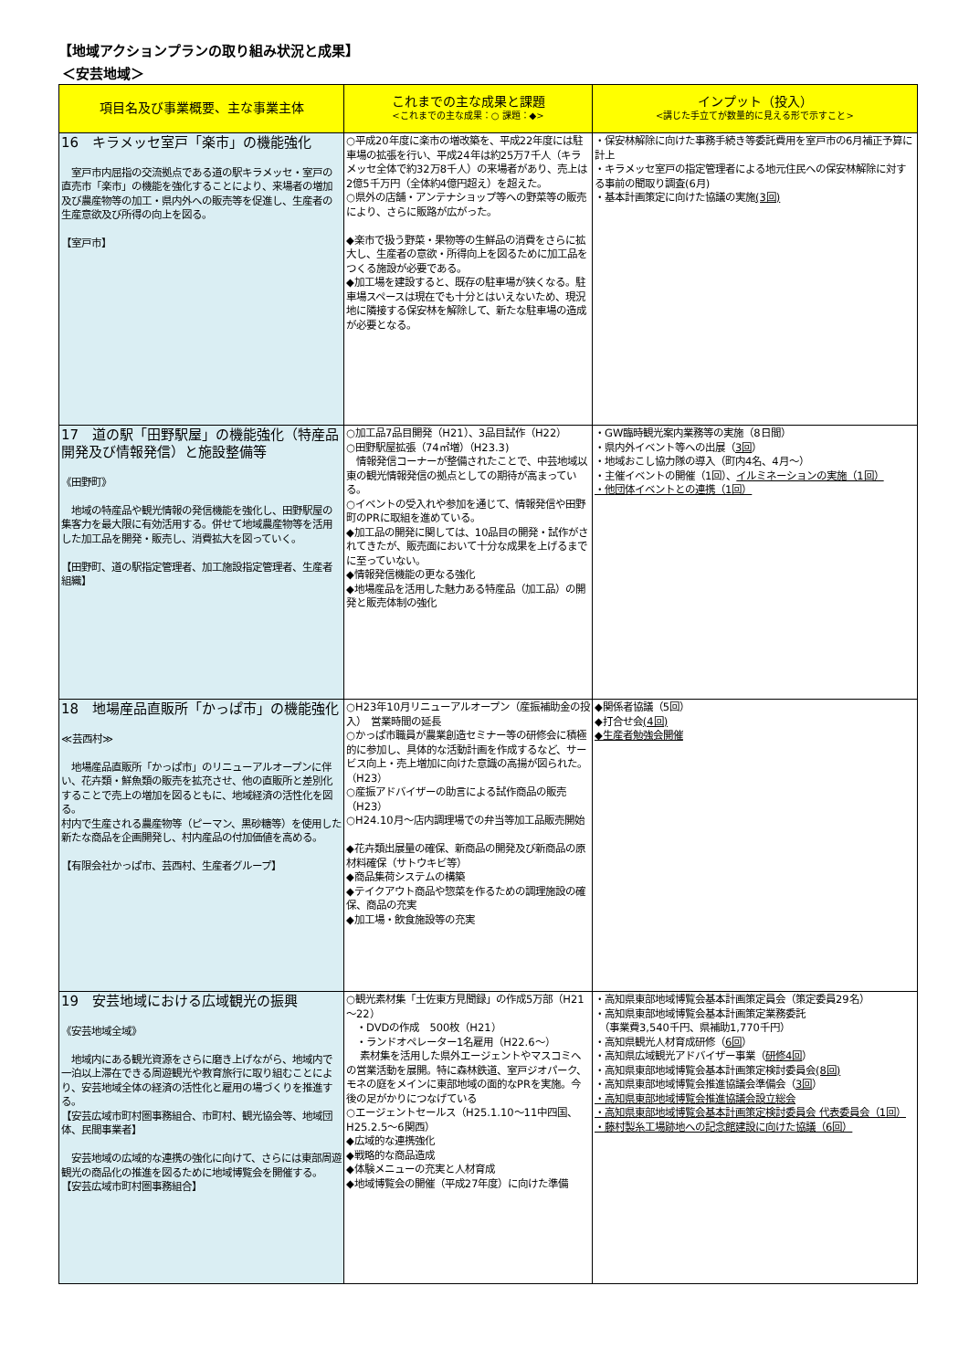【地域アクションプランの取り組み状況と成果】
＜安芸地域＞
| 項目名及び事業概要、主な事業主体 | これまでの主な成果と課題 <これまでの主な成果：○ 課題：◆> | インプット（投入） <講じた手立てが数量的に見える形で示すこと> |
| --- | --- | --- |
| 16 キラメッセ室戸「楽市」の機能強化 室戸市内屈指の交流拠点である道の駅キラメッセ・室戸の直売市「楽市」の機能を強化することにより、来場者の増加及び農産物等の加工・県内外への販売等を促進し、生産者の生産意欲及び所得の向上を図る。 【室戸市】 | ○平成20年度に楽市の増改築を、平成22年度には駐車場の拡張を行い、平成24年は約25万7千人（キラメッセ全体で約32万8千人）の来場者があり、売上は2億5千万円（全体約4億円超え）を超えた。 ○県外の店舗・アンテナショップ等への野菜等の販売により、さらに販路が広がった。 ◆楽市で扱う野菜・果物等の生鮮品の消費をさらに拡大し、生産者の意欲・所得向上を図るために加工品をつくる施設が必要である。 ◆加工場を建設すると、既存の駐車場が狭くなる。駐車場スペースは現在でも十分とはいえないため、現況地に隣接する保安林を解除して、新たな駐車場の造成が必要となる。 | ・保安林解除に向けた事務手続き等委託費用を室戸市の6月補正予算に計上 ・キラメッセ室戸の指定管理者による地元住民への保安林解除に対する事前の聞取り調査(6月) ・基本計画策定に向けた協議の実施 (3回) |
| 17 道の駅「田野駅屋」の機能強化（特産品開発及び情報発信）と施設整備等 《田野町》 地域の特産品や観光情報の発信機能を強化し、田野駅屋の集客力を最大限に有効活用する。併せて地域農産物等を活用した加工品を開発・販売し、消費拡大を図っていく。 【田野町、道の駅指定管理者、加工施設指定管理者、生産者組織】 | ○加工品7品目開発（H21）、3品目試作（H22） ○田野駅屋拡張（74㎡増）（H23.3) 情報発信コーナーが整備されたことで、中芸地域以東の観光情報発信の拠点としての期待が高まっている。 ○イベントの受入れや参加を通じて、情報発信や田野町のPRに取組を進めている。 ◆加工品の開発に関しては、10品目の開発・試作がされてきたが、販売面において十分な成果を上げるまでに至っていない。 ◆情報発信機能の更なる強化 ◆地場産品を活用した魅力ある特産品（加工品）の開発と販売体制の強化 | ・GW臨時観光案内業務等の実施（8日間） ・県内外イベント等への出展（ 3回 ） ・地域おこし協力隊の導入（町内4名、4月～） ・主催イベントの開催（1回）、 イルミネーションの実施（1回） ・他団体イベントとの連携（1回） |
| 18 地場産品直販所「かっぱ市」の機能強化 ≪芸西村≫ 地場産品直販所「かっぱ市」のリニューアルオープンに伴い、花卉類・鮮魚類の販売を拡充させ、他の直販所と差別化することで売上の増加を図るともに、地域経済の活性化を図る。 村内で生産される農産物等（ピーマン、黒砂糖等）を使用した新たな商品を企画開発し、村内産品の付加価値を高める。 【有限会社かっぱ市、芸西村、生産者グループ】 | ○H23年10月リニューアルオープン（産振補助金の投入） 営業時間の延長 ○かっぱ市職員が農業創造セミナー等の研修会に積極的に参加し、具体的な活動計画を作成するなど、サービス向上・売上増加に向けた意識の高揚が図られた。（H23） ○産振アドバイザーの助言による試作商品の販売（H23） ○H24.10月～店内調理場での弁当等加工品販売開始 ◆花卉類出展量の確保、新商品の開発及び新商品の原材料確保（サトウキビ等） ◆商品集荷システムの構築 ◆テイクアウト商品や惣菜を作るための調理施設の確保、商品の充実 ◆加工場・飲食施設等の充実 | ◆関係者協議（5回） ◆打合せ会 (4回) ◆生産者勉強会開催 |
| 19 安芸地域における広域観光の振興 《安芸地域全域》 地域内にある観光資源をさらに磨き上げながら、地域内で一泊以上滞在できる周遊観光や教育旅行に取り組むことにより、安芸地域全体の経済の活性化と雇用の場づくりを推進する。 【安芸広域市町村圏事務組合、市町村、観光協会等、地域団体、民間事業者】 安芸地域の広域的な連携の強化に向けて、さらには東部周遊観光の商品化の推進を図るために地域博覧会を開催する。 【安芸広域市町村圏事務組合】 | ○観光素材集「土佐東方見聞録」の作成5万部（H21～22） ・DVDの作成 500枚（H21） ・ランドオペレーター1名雇用（H22.6～） 素材集を活用した県外エージェントやマスコミへの営業活動を展開。特に森林鉄道、室戸ジオパーク、モネの庭をメインに東部地域の面的なPRを実施。今後の足がかりにつなげている ○エージェントセールス（H25.1.10～11中四国、H25.2.5～6関西） ◆広域的な連携強化 ◆戦略的な商品造成 ◆体験メニューの充実と人材育成 ◆地域博覧会の開催（平成27年度）に向けた準備 | ・高知県東部地域博覧会基本計画策定員会（策定委員29名） ・高知県東部地域博覧会基本計画策定業務委託 （事業費3,540千円、県補助1,770千円） ・高知県観光人材育成研修（ 6回 ） ・高知県広域観光アドバイザー事業（ 研修4回 ） ・高知県東部地域博覧会基本計画策定検討委員会 (8回) ・高知県東部地域博覧会推進協議会準備会（ 3回 ） ・高知県東部地域博覧会推進協議会設立総会 ・高知県東部地域博覧会基本計画策定検討委員会 代表委員会（1回） ・藤村製糸工場跡地への記念館建設に向けた協議（6回） |